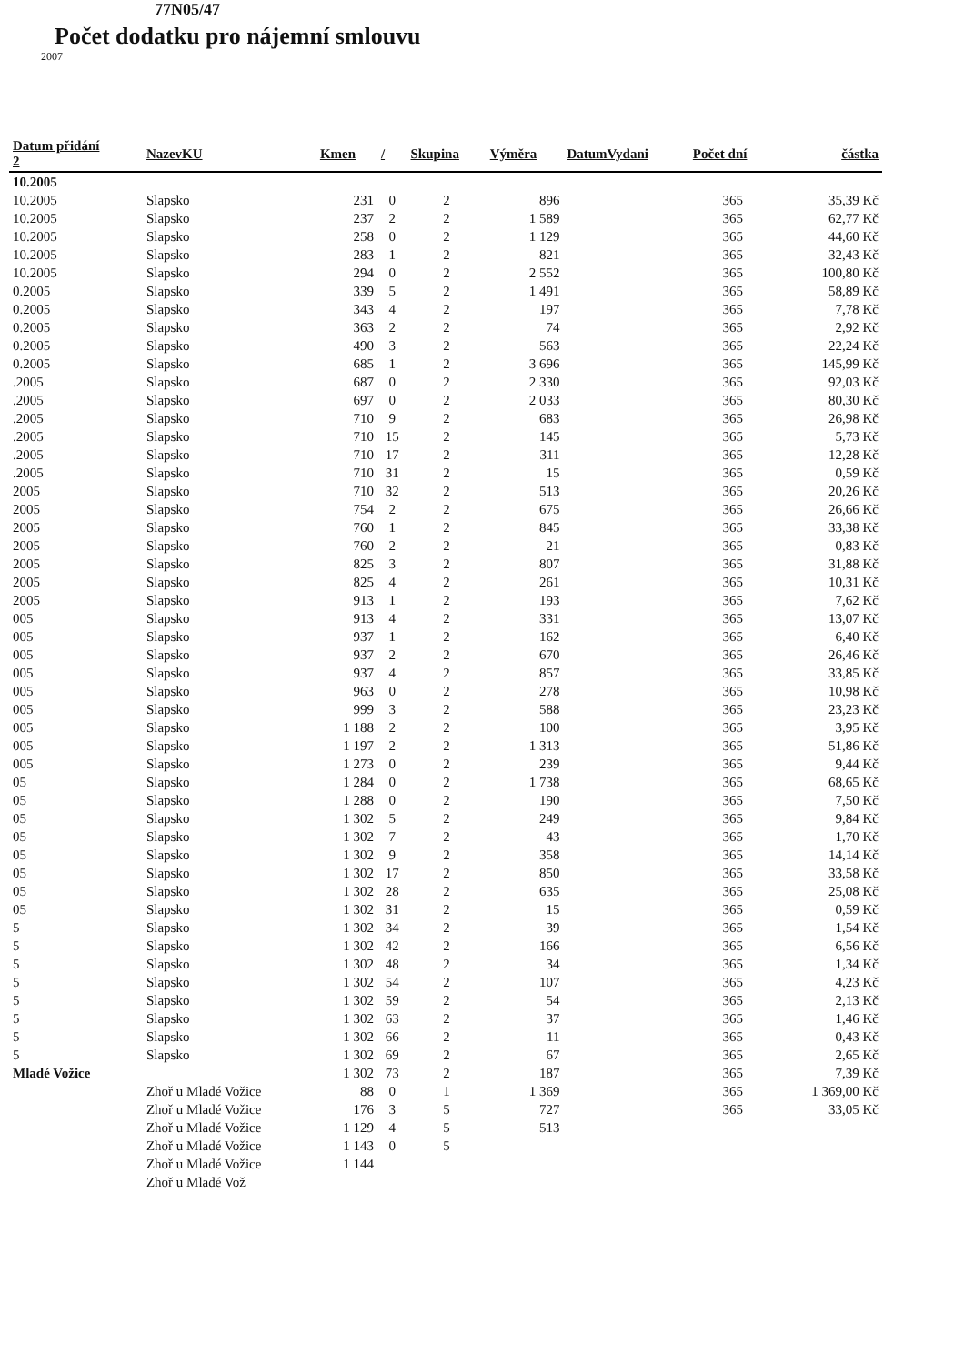77N05/47
Počet dodatku pro nájemní smlouvu
2007
| Datum přidání 2 | NazevKU | Kmen | / | Skupina | Výměra | DatumVydani | Počet dní | částka |
| --- | --- | --- | --- | --- | --- | --- | --- | --- |
| 10.2005 | | | | | | | | |
| 10.2005 | Slapsko | 231 | 0 | 2 | 896 | | 365 | 35,39 Kč |
| 10.2005 | Slapsko | 237 | 2 | 2 | 1 589 | | 365 | 62,77 Kč |
| 10.2005 | Slapsko | 258 | 0 | 2 | 1 129 | | 365 | 44,60 Kč |
| 10.2005 | Slapsko | 283 | 1 | 2 | 821 | | 365 | 32,43 Kč |
| 10.2005 | Slapsko | 294 | 0 | 2 | 2 552 | | 365 | 100,80 Kč |
| 0.2005 | Slapsko | 339 | 5 | 2 | 1 491 | | 365 | 58,89 Kč |
| 0.2005 | Slapsko | 343 | 4 | 2 | 197 | | 365 | 7,78 Kč |
| 0.2005 | Slapsko | 363 | 2 | 2 | 74 | | 365 | 2,92 Kč |
| 0.2005 | Slapsko | 490 | 3 | 2 | 563 | | 365 | 22,24 Kč |
| 0.2005 | Slapsko | 685 | 1 | 2 | 3 696 | | 365 | 145,99 Kč |
| .2005 | Slapsko | 687 | 0 | 2 | 2 330 | | 365 | 92,03 Kč |
| .2005 | Slapsko | 697 | 0 | 2 | 2 033 | | 365 | 80,30 Kč |
| .2005 | Slapsko | 710 | 9 | 2 | 683 | | 365 | 26,98 Kč |
| .2005 | Slapsko | 710 | 15 | 2 | 145 | | 365 | 5,73 Kč |
| .2005 | Slapsko | 710 | 17 | 2 | 311 | | 365 | 12,28 Kč |
| .2005 | Slapsko | 710 | 31 | 2 | 15 | | 365 | 0,59 Kč |
| 2005 | Slapsko | 710 | 32 | 2 | 513 | | 365 | 20,26 Kč |
| 2005 | Slapsko | 754 | 2 | 2 | 675 | | 365 | 26,66 Kč |
| 2005 | Slapsko | 760 | 1 | 2 | 845 | | 365 | 33,38 Kč |
| 2005 | Slapsko | 760 | 2 | 2 | 21 | | 365 | 0,83 Kč |
| 2005 | Slapsko | 825 | 3 | 2 | 807 | | 365 | 31,88 Kč |
| 2005 | Slapsko | 825 | 4 | 2 | 261 | | 365 | 10,31 Kč |
| 2005 | Slapsko | 913 | 1 | 2 | 193 | | 365 | 7,62 Kč |
| 005 | Slapsko | 913 | 4 | 2 | 331 | | 365 | 13,07 Kč |
| 005 | Slapsko | 937 | 1 | 2 | 162 | | 365 | 6,40 Kč |
| 005 | Slapsko | 937 | 2 | 2 | 670 | | 365 | 26,46 Kč |
| 005 | Slapsko | 937 | 4 | 2 | 857 | | 365 | 33,85 Kč |
| 005 | Slapsko | 963 | 0 | 2 | 278 | | 365 | 10,98 Kč |
| 005 | Slapsko | 999 | 3 | 2 | 588 | | 365 | 23,23 Kč |
| 005 | Slapsko | 1 188 | 2 | 2 | 100 | | 365 | 3,95 Kč |
| 005 | Slapsko | 1 197 | 2 | 2 | 1 313 | | 365 | 51,86 Kč |
| 005 | Slapsko | 1 273 | 0 | 2 | 239 | | 365 | 9,44 Kč |
| 05 | Slapsko | 1 284 | 0 | 2 | 1 738 | | 365 | 68,65 Kč |
| 05 | Slapsko | 1 288 | 0 | 2 | 190 | | 365 | 7,50 Kč |
| 05 | Slapsko | 1 302 | 5 | 2 | 249 | | 365 | 9,84 Kč |
| 05 | Slapsko | 1 302 | 7 | 2 | 43 | | 365 | 1,70 Kč |
| 05 | Slapsko | 1 302 | 9 | 2 | 358 | | 365 | 14,14 Kč |
| 05 | Slapsko | 1 302 | 17 | 2 | 850 | | 365 | 33,58 Kč |
| 05 | Slapsko | 1 302 | 28 | 2 | 635 | | 365 | 25,08 Kč |
| 05 | Slapsko | 1 302 | 31 | 2 | 15 | | 365 | 0,59 Kč |
| 5 | Slapsko | 1 302 | 34 | 2 | 39 | | 365 | 1,54 Kč |
| 5 | Slapsko | 1 302 | 42 | 2 | 166 | | 365 | 6,56 Kč |
| 5 | Slapsko | 1 302 | 48 | 2 | 34 | | 365 | 1,34 Kč |
| 5 | Slapsko | 1 302 | 54 | 2 | 107 | | 365 | 4,23 Kč |
| 5 | Slapsko | 1 302 | 59 | 2 | 54 | | 365 | 2,13 Kč |
| 5 | Slapsko | 1 302 | 63 | 2 | 37 | | 365 | 1,46 Kč |
| 5 | Slapsko | 1 302 | 66 | 2 | 11 | | 365 | 0,43 Kč |
| 5 | Slapsko | 1 302 | 69 | 2 | 67 | | 365 | 2,65 Kč |
| Mladé Vožice | | 1 302 | 73 | 2 | 187 | | 365 | 7,39 Kč |
| | Zhoř u Mladé Vožice | 88 | 0 | 1 | 1 369 | | 365 | 1 369,00 Kč |
| | Zhoř u Mladé Vožice | 176 | 3 | 5 | 727 | | 365 | 33,05 Kč |
| | Zhoř u Mladé Vožice | 1 129 | 4 | 5 | 513 | | | |
| | Zhoř u Mladé Vožice | 1 143 | 0 | 5 | | | | |
| | Zhoř u Mladé Vožice | 1 144 | | | | | | |
| | Zhoř u Mladé Vož | | | | | | | |